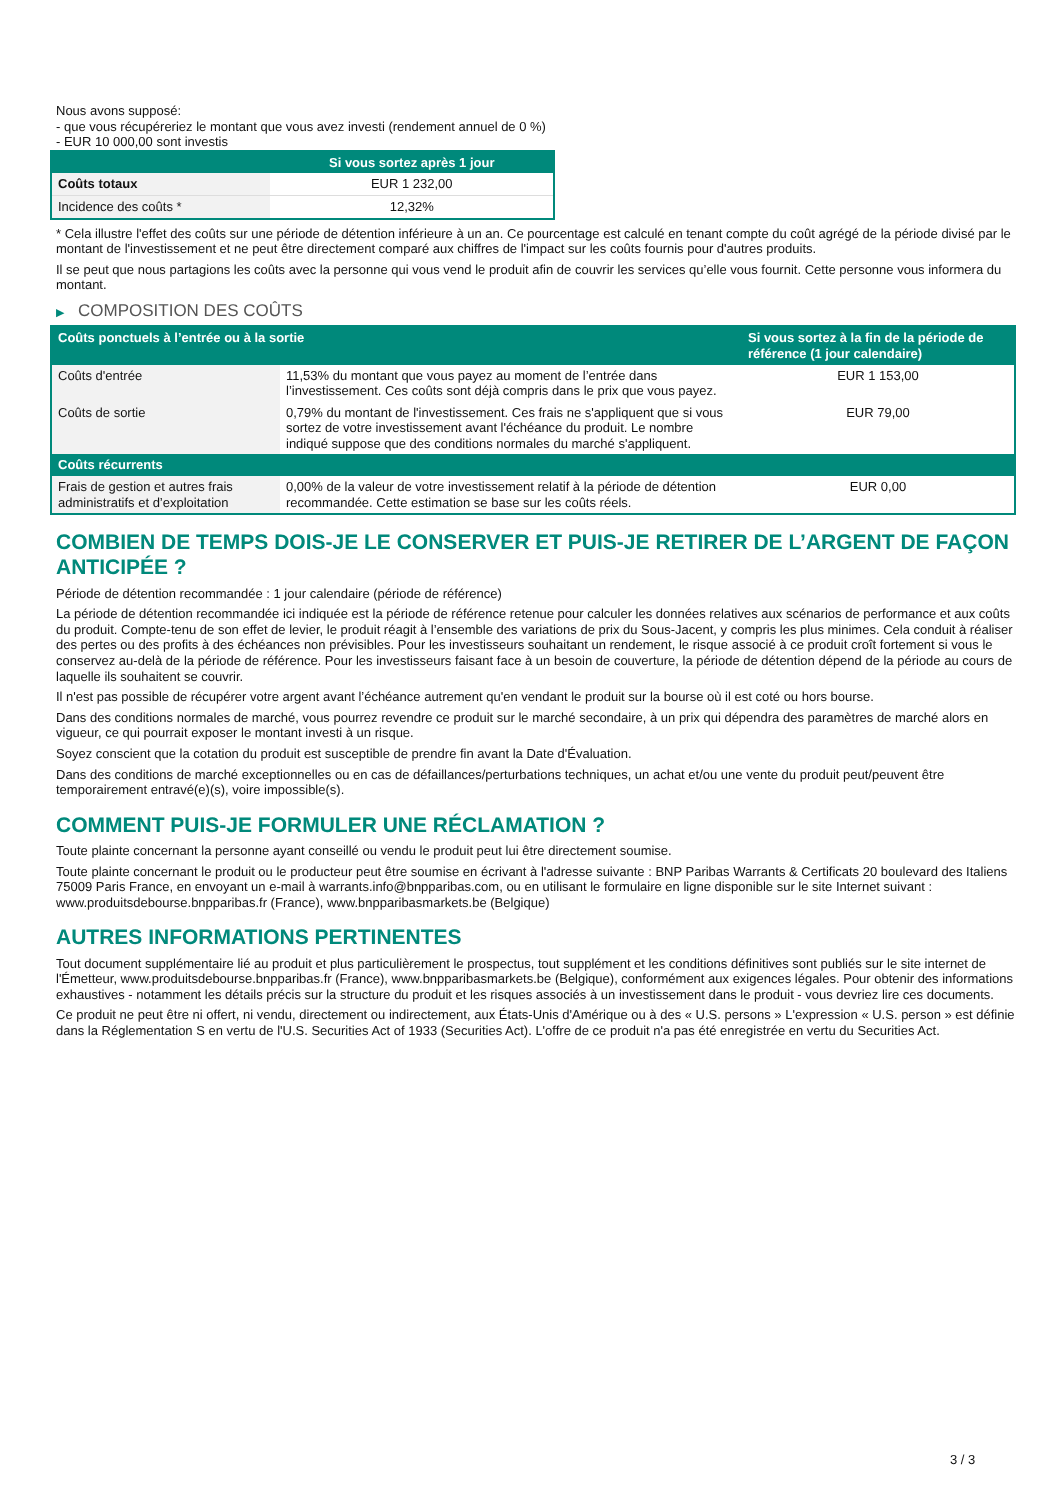Nous avons supposé:
- que vous récupéreriez le montant que vous avez investi (rendement annuel de 0 %)
- EUR 10 000,00 sont investis
| | Si vous sortez après 1 jour |
| --- | --- |
| Coûts totaux | EUR 1 232,00 |
| Incidence des coûts * | 12,32% |
* Cela illustre l'effet des coûts sur une période de détention inférieure à un an. Ce pourcentage est calculé en tenant compte du coût agrégé de la période divisé par le montant de l'investissement et ne peut être directement comparé aux chiffres de l'impact sur les coûts fournis pour d'autres produits.
Il se peut que nous partagions les coûts avec la personne qui vous vend le produit afin de couvrir les services qu’elle vous fournit. Cette personne vous informera du montant.
▶ COMPOSITION DES COÛTS
| Coûts ponctuels à l’entrée ou à la sortie | | Si vous sortez à la fin de la période de référence (1 jour calendaire) |
| --- | --- | --- |
| Coûts d'entrée | 11,53% du montant que vous payez au moment de l’entrée dans l’investissement. Ces coûts sont déjà compris dans le prix que vous payez. | EUR 1 153,00 |
| Coûts de sortie | 0,79% du montant de l'investissement. Ces frais ne s'appliquent que si vous sortez de votre investissement avant l'échéance du produit. Le nombre indiqué suppose que des conditions normales du marché s'appliquent. | EUR 79,00 |
| Coûts récurrents | | |
| Frais de gestion et autres frais administratifs et d’exploitation | 0,00% de la valeur de votre investissement relatif à la période de détention recommandée. Cette estimation se base sur les coûts réels. | EUR 0,00 |
COMBIEN DE TEMPS DOIS-JE LE CONSERVER ET PUIS-JE RETIRER DE L’ARGENT DE FAÇON ANTICIPÉE ?
Période de détention recommandée : 1 jour calendaire (période de référence)
La période de détention recommandée ici indiquée est la période de référence retenue pour calculer les données relatives aux scénarios de performance et aux coûts du produit. Compte-tenu de son effet de levier, le produit réagit à l’ensemble des variations de prix du Sous-Jacent, y compris les plus minimes. Cela conduit à réaliser des pertes ou des profits à des échéances non prévisibles. Pour les investisseurs souhaitant un rendement, le risque associé à ce produit croît fortement si vous le conservez au-delà de la période de référence. Pour les investisseurs faisant face à un besoin de couverture, la période de détention dépend de la période au cours de laquelle ils souhaitent se couvrir.
Il n'est pas possible de récupérer votre argent avant l’échéance autrement qu'en vendant le produit sur la bourse où il est coté ou hors bourse.
Dans des conditions normales de marché, vous pourrez revendre ce produit sur le marché secondaire, à un prix qui dépendra des paramètres de marché alors en vigueur, ce qui pourrait exposer le montant investi à un risque.
Soyez conscient que la cotation du produit est susceptible de prendre fin avant la Date d'Évaluation.
Dans des conditions de marché exceptionnelles ou en cas de défaillances/perturbations techniques, un achat et/ou une vente du produit peut/peuvent être temporairement entravé(e)(s), voire impossible(s).
COMMENT PUIS-JE FORMULER UNE RÉCLAMATION ?
Toute plainte concernant la personne ayant conseillé ou vendu le produit peut lui être directement soumise.
Toute plainte concernant le produit ou le producteur peut être soumise en écrivant à l'adresse suivante : BNP Paribas Warrants & Certificats 20 boulevard des Italiens 75009 Paris France, en envoyant un e-mail à warrants.info@bnpparibas.com, ou en utilisant le formulaire en ligne disponible sur le site Internet suivant : www.produitsdebourse.bnpparibas.fr (France), www.bnpparibasmarkets.be (Belgique)
AUTRES INFORMATIONS PERTINENTES
Tout document supplémentaire lié au produit et plus particulièrement le prospectus, tout supplément et les conditions définitives sont publiés sur le site internet de l'Émetteur, www.produitsdebourse.bnpparibas.fr (France), www.bnpparibasmarkets.be (Belgique), conformément aux exigences légales. Pour obtenir des informations exhaustives - notamment les détails précis sur la structure du produit et les risques associés à un investissement dans le produit - vous devriez lire ces documents.
Ce produit ne peut être ni offert, ni vendu, directement ou indirectement, aux États-Unis d'Amérique ou à des « U.S. persons » L'expression « U.S. person » est définie dans la Réglementation S en vertu de l'U.S. Securities Act of 1933 (Securities Act). L'offre de ce produit n'a pas été enregistrée en vertu du Securities Act.
3 / 3